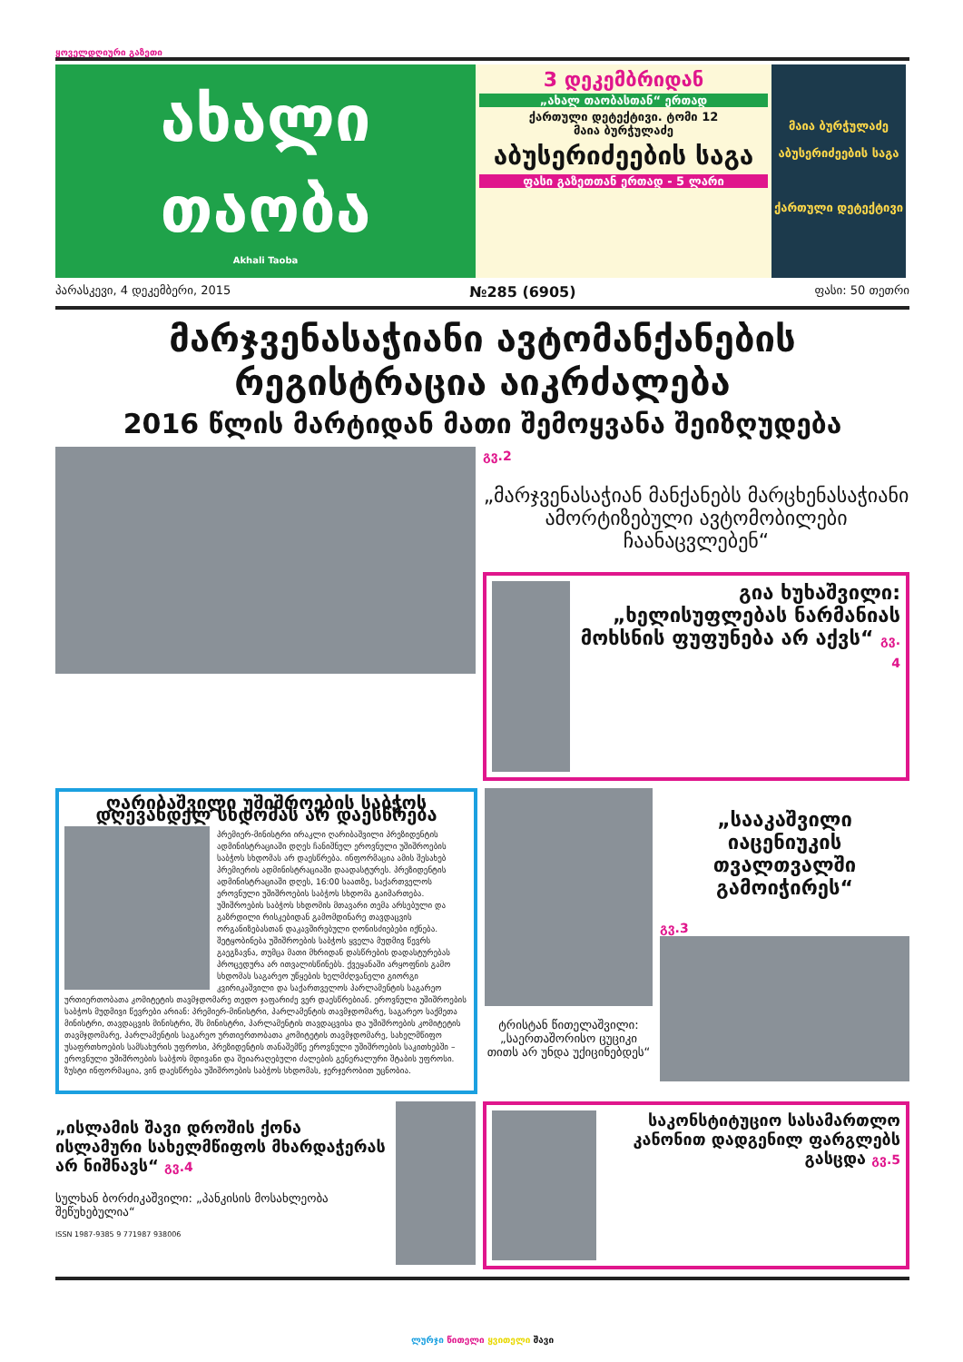ყოველდღიური გაზეთი
ახალი
თაობა
Akhali Taoba
3 დეკემბრიდან
„ახალ თაობასთან“ ერთად
ქართული დეტექტივი. ტომი 12
მაია ბურჭულაძე
აბუსერიძეების საგა
ფასი გაზეთთან ერთად - 5 ლარი
მაია ბურჭულაძე
აბუსერიძეების საგა
ქართული დეტექტივი
პარასკევი, 4 დეკემბერი, 2015 №285 (6905) ფასი: 50 თეთრი
მარჯვენასაჭიანი ავტომანქანების რეგისტრაცია აიკრძალება
2016 წლის მარტიდან მათი შემოყვანა შეიზღუდება
გვ.2
„მარჯვენასაჭიან მანქანებს მარცხენასაჭიანი ამორტიზებული ავტომობილები ჩაანაცვლებენ“
გია ხუხაშვილი: „ხელისუფლებას ნარმანიას მოხსნის ფუფუნება არ აქვს“ გვ. 4
ღარიბაშვილი უშიშროების საბჭოს დღევანდელ სხდომას არ დაესწრება
პრემიერ-მინისტრი ირაკლი ღარიბაშვილი პრეზიდენტის ადმინისტრაციაში დღეს ჩანიშნულ ეროვნული უშიშროების საბჭოს სხდომას არ დაესწრება. ინფორმაცია ამის შესახებ პრემიერის ადმინისტრაციაში დაადასტურეს. პრეზიდენტის ადმინისტრაციაში დღეს, 16:00 საათზე, საქართველოს ეროვნული უშიშროების საბჭოს სხდომა გაიმართება. უშიშროების საბჭოს სხდომის მთავარი თემა არსებული და გაზრდილი რისკებიდან გამომდინარე თავდაცვის ორგანიზებასთან დაკავშირებული ღონისძიებები იქნება. შეტყობინება უშიშროების საბჭოს ყველა მუდმივ წევრს გაეგზავნა, თუმცა მათი მხრიდან დასწრების დადასტურებას პროცედურა არ ითვალისწინებს. ქვეყანაში არყოფნის გამო სხდომას საგარეო უწყების ხელმძღვანელი გიორგი კვირიკაშვილი და საქართველოს პარლამენტის საგარეო ურთიერთობათა კომიტეტის თავმჯდომარე თედო ჯაფარიძე ვერ დაესწრებიან. ეროვნული უშიშროების საბჭოს მუდმივი წევრები არიან: პრემიერ-მინისტრი, პარლამენტის თავმჯდომარე, საგარეო საქმეთა მინისტრი, თავდაცვის მინისტრი, შს მინისტრი, პარლამენტის თავდაცვისა და უშიშროების კომიტეტის თავმჯდომარე, პარლამენტის საგარეო ურთიერთობათა კომიტეტის თავმჯდომარე, სახელმწიფო უსაფრთხოების სამსახურის უფროსი, პრეზიდენტის თანაშემწე ეროვნული უშიშროების საკითხებში – ეროვნული უშიშროების საბჭოს მდივანი და შეიარაღებული ძალების გენერალური შტაბის უფროსი. ზუსტი ინფორმაცია, ვინ დაესწრება უშიშროების საბჭოს სხდომას, ჯერჯერობით უცნობია.
ტრისტან წითელაშვილი: „საერთაშორისო ცუციკი თითს არ უნდა უქიცინებდეს“
„სააკაშვილი იაცენიუკის თვალთვალში გამოიჭირეს“
გვ.3
„ისლამის შავი დროშის ქონა ისლამური სახელმწიფოს მხარდაჭერას არ ნიშნავს“ გვ.4
სულხან ბორძიკაშვილი: „პანკისის მოსახლეობა შეწუხებულია“
ISSN 1987-9385 9 771987 938006
საკონსტიტუციო სასამართლო კანონით დადგენილ ფარგლებს გასცდა გვ.5
ლურჯი წითელი ყვითელი შავი